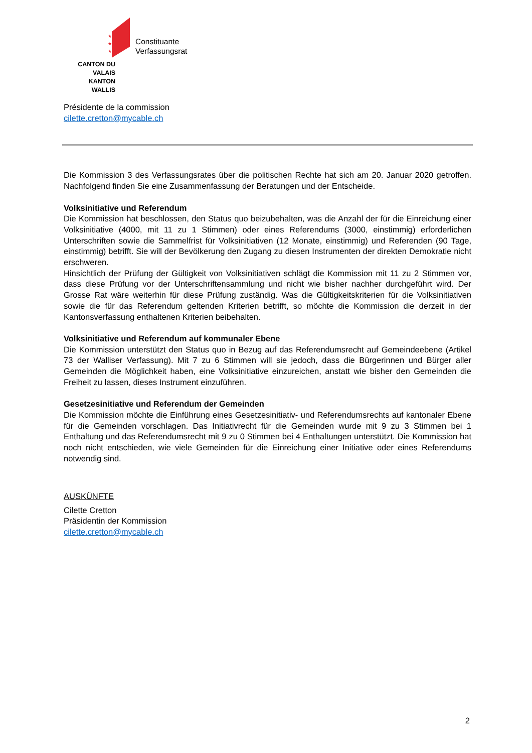★
★
★
CANTON DU VALAIS
KANTON WALLIS
Constituante
Verfassungsrat
Présidente de la commission
cilette.cretton@mycable.ch
Die Kommission 3 des Verfassungsrates über die politischen Rechte hat sich am 20. Januar 2020 getroffen. Nachfolgend finden Sie eine Zusammenfassung der Beratungen und der Entscheide.
Volksinitiative und Referendum
Die Kommission hat beschlossen, den Status quo beizubehalten, was die Anzahl der für die Einreichung einer Volksinitiative (4000, mit 11 zu 1 Stimmen) oder eines Referendums (3000, einstimmig) erforderlichen Unterschriften sowie die Sammelfrist für Volksinitiativen (12 Monate, einstimmig) und Referenden (90 Tage, einstimmig) betrifft. Sie will der Bevölkerung den Zugang zu diesen Instrumenten der direkten Demokratie nicht erschweren.
Hinsichtlich der Prüfung der Gültigkeit von Volksinitiativen schlägt die Kommission mit 11 zu 2 Stimmen vor, dass diese Prüfung vor der Unterschriftensammlung und nicht wie bisher nachher durchgeführt wird. Der Grosse Rat wäre weiterhin für diese Prüfung zuständig. Was die Gültigkeitskriterien für die Volksinitiativen sowie die für das Referendum geltenden Kriterien betrifft, so möchte die Kommission die derzeit in der Kantonsverfassung enthaltenen Kriterien beibehalten.
Volksinitiative und Referendum auf kommunaler Ebene
Die Kommission unterstützt den Status quo in Bezug auf das Referendumsrecht auf Gemeindeebene (Artikel 73 der Walliser Verfassung). Mit 7 zu 6 Stimmen will sie jedoch, dass die Bürgerinnen und Bürger aller Gemeinden die Möglichkeit haben, eine Volksinitiative einzureichen, anstatt wie bisher den Gemeinden die Freiheit zu lassen, dieses Instrument einzuführen.
Gesetzesinitiative und Referendum der Gemeinden
Die Kommission möchte die Einführung eines Gesetzesinitiativ- und Referendumsrechts auf kantonaler Ebene für die Gemeinden vorschlagen. Das Initiativrecht für die Gemeinden wurde mit 9 zu 3 Stimmen bei 1 Enthaltung und das Referendumsrecht mit 9 zu 0 Stimmen bei 4 Enthaltungen unterstützt. Die Kommission hat noch nicht entschieden, wie viele Gemeinden für die Einreichung einer Initiative oder eines Referendums notwendig sind.
AUSKÜNFTE
Cilette Cretton
Präsidentin der Kommission
cilette.cretton@mycable.ch
2